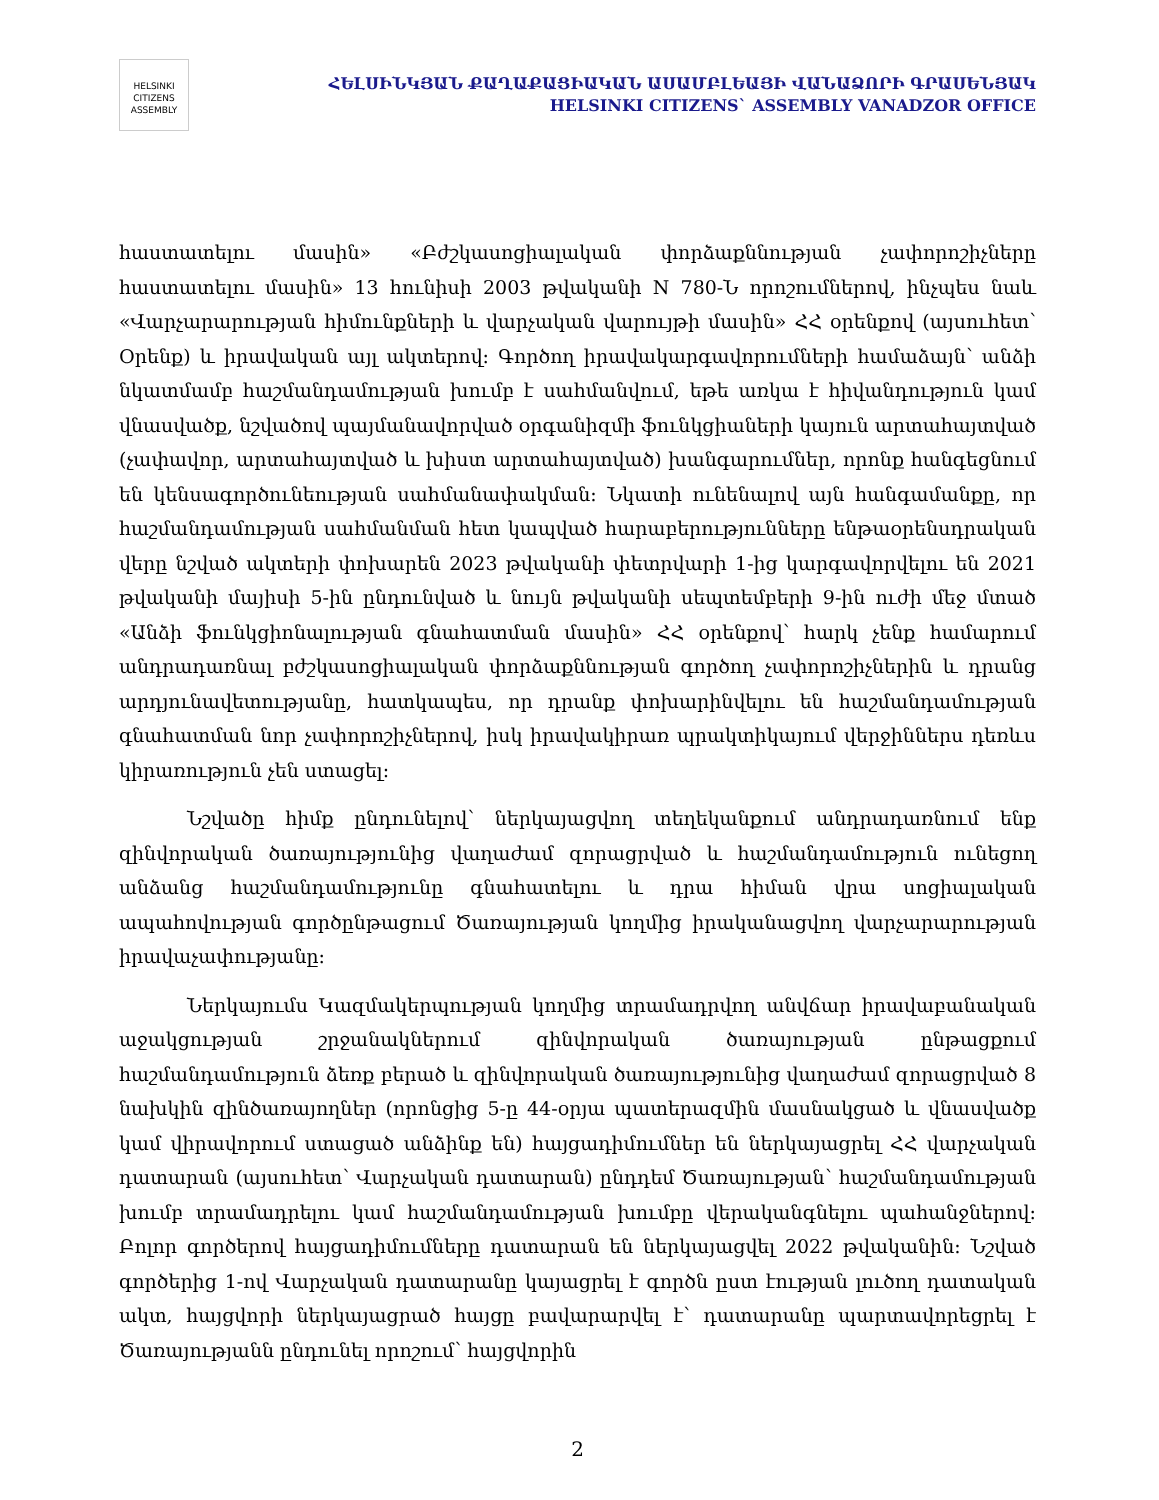HELSINKI CITIZENS ASSEMBLY
ՀԵԼՍԻՆԿՅԱՆ ՔԱՂԱՔԱՑԻԱԿԱՆ ԱՍԱՄԲԼԵԱՅԻ ՎԱՆԱՁՈՐԻ ԳՐԱՍԵՆՅԱԿ
HELSINKI CITIZENS` ASSEMBLY VANADZOR OFFICE
հաստատելու մասին» «Բժշկասոցիալական փորձաքննության չափորոշիչները հաստատելու մասին» 13 հունիսի 2003 թվականի N 780-Ն որոշումներով, ինչպես նաև «Վարչարարության հիմունքների և վարչական վարույթի մասին» ՀՀ օրենքով (այսուհետ՝ Օրենք) և իրավական այլ ակտերով։ Գործող իրավակարգավորումների համաձայն՝ անձի նկատմամբ հաշմանդամության խումբ է սահմանվում, եթե առկա է հիվանդություն կամ վնասվածք, նշվածով պայմանավորված օրգանիզմի ֆունկցիաների կայուն արտահայտված (չափավոր, արտահայտված և խիստ արտահայտված) խանգարումներ, որոնք հանգեցնում են կենսագործունեության սահմանափակման։ Նկատի ունենալով այն հանգամանքը, որ հաշմանդամության սահմանման հետ կապված հարաբերությունները ենթաօրենսդրական վերը նշված ակտերի փոխարեն 2023 թվականի փետրվարի 1-ից կարգավորվելու են 2021 թվականի մայիսի 5-ին ընդունված և նույն թվականի սեպտեմբերի 9-ին ուժի մեջ մտած «Անձի ֆունկցիոնալության գնահատման մասին» ՀՀ օրենքով՝ հարկ չենք համարում անդրադառնալ բժշկասոցիալական փորձաքննության գործող չափորոշիչներին և դրանց արդյունավետությանը, հատկապես, որ դրանք փոխարինվելու են հաշմանդամության գնահատման նոր չափորոշիչներով, իսկ իրավակիրառ պրակտիկայում վերջիններս դեռևս կիրառություն չեն ստացել։
Նշվածը հիմք ընդունելով՝ ներկայացվող տեղեկանքում անդրադառնում ենք զինվորական ծառայությունից վաղաժամ զորացրված և հաշմանդամություն ունեցող անձանց հաշմանդամությունը գնահատելու և դրա հիման վրա սոցիալական ապահովության գործընթացում Ծառայության կողմից իրականացվող վարչարարության իրավաչափությանը։
Ներկայումս Կազմակերպության կողմից տրամադրվող անվճար իրավաբանական աջակցության շրջանակներում զինվորական ծառայության ընթացքում հաշմանդամություն ձեռք բերած և զինվորական ծառայությունից վաղաժամ զորացրված 8 նախկին զինծառայողներ (որոնցից 5-ը 44-օրյա պատերազմին մասնակցած և վնասվածք կամ վիրավորում ստացած անձինք են) հայցադիմումներ են ներկայացրել ՀՀ վարչական դատարան (այսուհետ՝ Վարչական դատարան) ընդդեմ Ծառայության՝ հաշմանդամության խումբ տրամադրելու կամ հաշմանդամության խումբը վերականգնելու պահանջներով։ Բոլոր գործերով հայցադիմումները դատարան են ներկայացվել 2022 թվականին։ Նշված գործերից 1-ով Վարչական դատարանը կայացրել է գործն ըստ էության լուծող դատական ակտ, հայցվորի ներկայացրած հայցը բավարարվել է՝ դատարանը պարտավորեցրել է Ծառայությանն ընդունել որոշում՝ հայցվորին
2